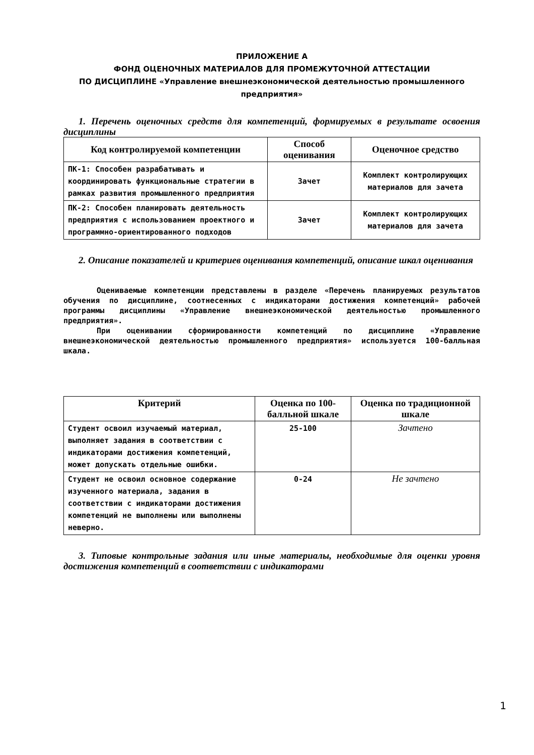ПРИЛОЖЕНИЕ А
ФОНД ОЦЕНОЧНЫХ МАТЕРИАЛОВ ДЛЯ ПРОМЕЖУТОЧНОЙ АТТЕСТАЦИИ
ПО ДИСЦИПЛИНЕ «Управление внешнеэкономической деятельностью промышленного предприятия»
1. Перечень оценочных средств для компетенций, формируемых в результате освоения дисциплины
| Код контролируемой компетенции | Способ оценивания | Оценочное средство |
| --- | --- | --- |
| ПК-1: Способен разрабатывать и координировать функциональные стратегии в рамках развития промышленного предприятия | Зачет | Комплект контролирующих материалов для зачета |
| ПК-2: Способен планировать деятельность предприятия с использованием проектного и программно-ориентированного подходов | Зачет | Комплект контролирующих материалов для зачета |
2. Описание показателей и критериев оценивания компетенций, описание шкал оценивания
Оцениваемые компетенции представлены в разделе «Перечень планируемых результатов обучения по дисциплине, соотнесенных с индикаторами достижения компетенций» рабочей программы дисциплины «Управление внешнеэкономической деятельностью промышленного предприятия».
При оценивании сформированности компетенций по дисциплине «Управление внешнеэкономической деятельностью промышленного предприятия» используется 100-балльная шкала.
| Критерий | Оценка по 100-балльной шкале | Оценка по традиционной шкале |
| --- | --- | --- |
| Студент освоил изучаемый материал, выполняет задания в соответствии с индикаторами достижения компетенций, может допускать отдельные ошибки. | 25-100 | Зачтено |
| Студент не освоил основное содержание изученного материала, задания в соответствии с индикаторами достижения компетенций не выполнены или выполнены неверно. | 0-24 | Не зачтено |
3. Типовые контрольные задания или иные материалы, необходимые для оценки уровня достижения компетенций в соответствии с индикаторами
1